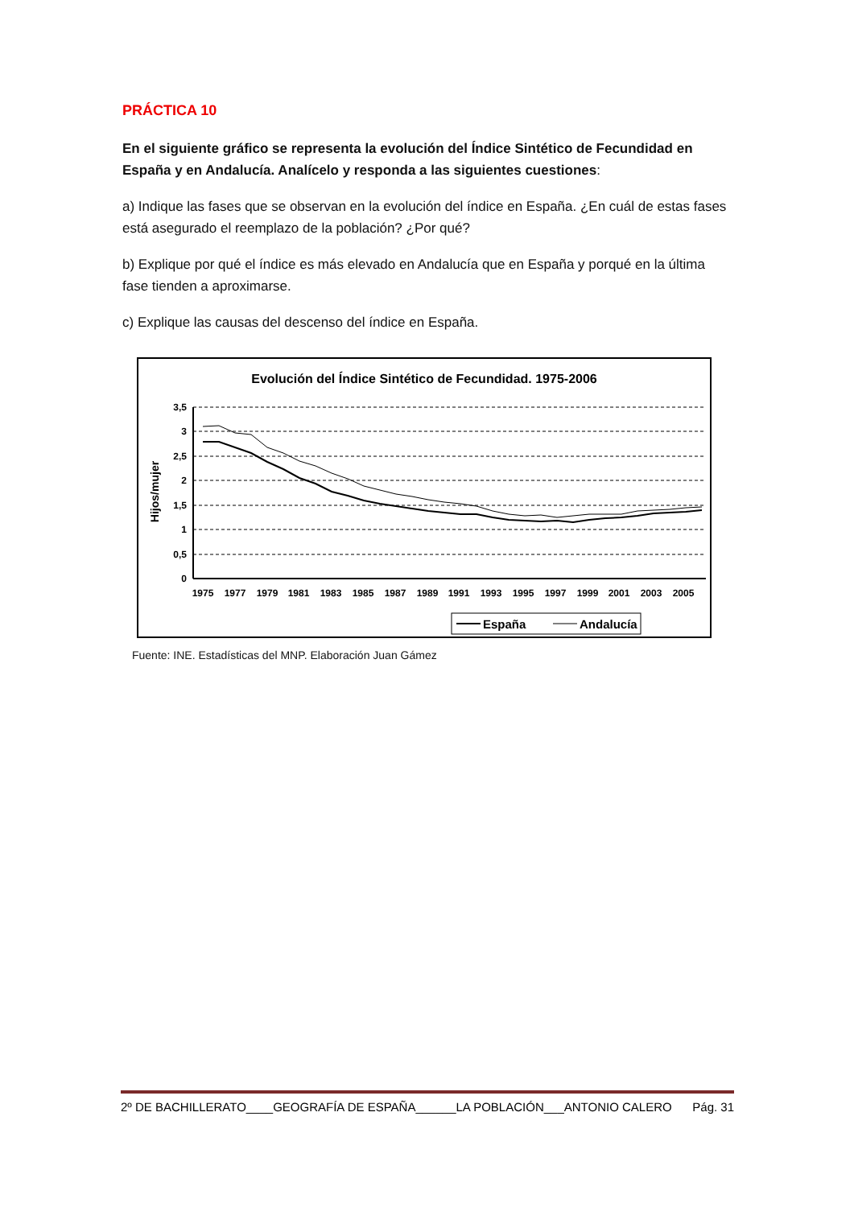PRÁCTICA 10
En el siguiente gráfico se representa la evolución del Índice Sintético de Fecundidad en España y en Andalucía. Analícelo y responda a las siguientes cuestiones:
a) Indique las fases que se observan en la evolución del índice en España. ¿En cuál de estas fases está asegurado el reemplazo de la población? ¿Por qué?
b) Explique por qué el índice es más elevado en Andalucía que en España y porqué en la última fase tienden a aproximarse.
c) Explique las causas del descenso del índice en España.
Evolución del Índice Sintético de Fecundidad. 1975-2006
Hijos/mujer
3,5
3
2,5
2
1,5
1
0,5
0
1975
1977
1979
1981
1983
1985
1987
1989
1991
1993
1995
1997
1999
2001
2003
2005
España
Andalucía
Fuente: INE. Estadísticas del MNP. Elaboración Juan Gámez
2º DE BACHILLERATO____GEOGRAFÍA DE ESPAÑA______LA POBLACIÓN___ANTONIO CALERO Pág. 31